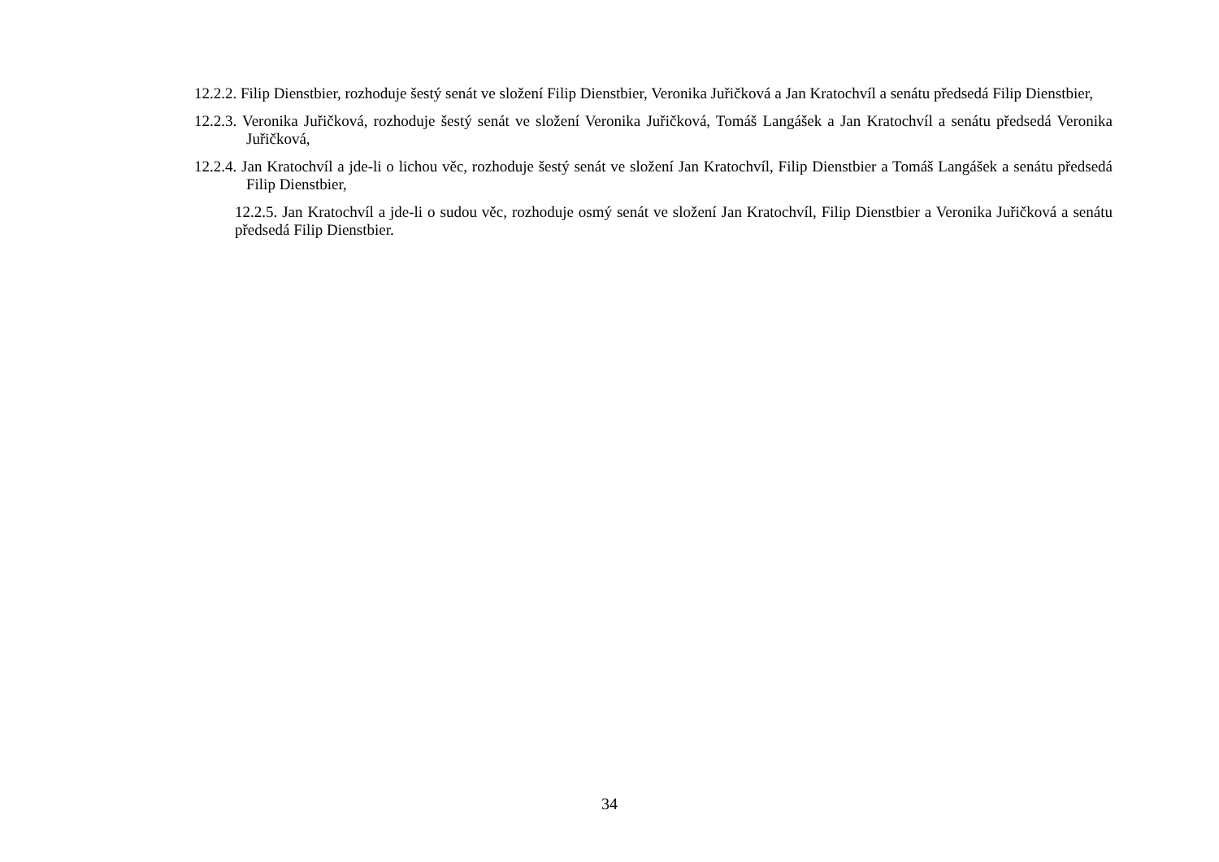12.2.2. Filip Dienstbier, rozhoduje šestý senát ve složení Filip Dienstbier, Veronika Juřičková a Jan Kratochvíl a senátu předsedá Filip Dienstbier,
12.2.3. Veronika Juřičková, rozhoduje šestý senát ve složení Veronika Juřičková, Tomáš Langášek a Jan Kratochvíl a senátu předsedá Veronika Juřičková,
12.2.4. Jan Kratochvíl a jde-li o lichou věc, rozhoduje šestý senát ve složení Jan Kratochvíl, Filip Dienstbier a Tomáš Langášek a senátu předsedá Filip Dienstbier,
12.2.5. Jan Kratochvíl a jde-li o sudou věc, rozhoduje osmý senát ve složení Jan Kratochvíl, Filip Dienstbier a Veronika Juřičková a senátu předsedá Filip Dienstbier.
34